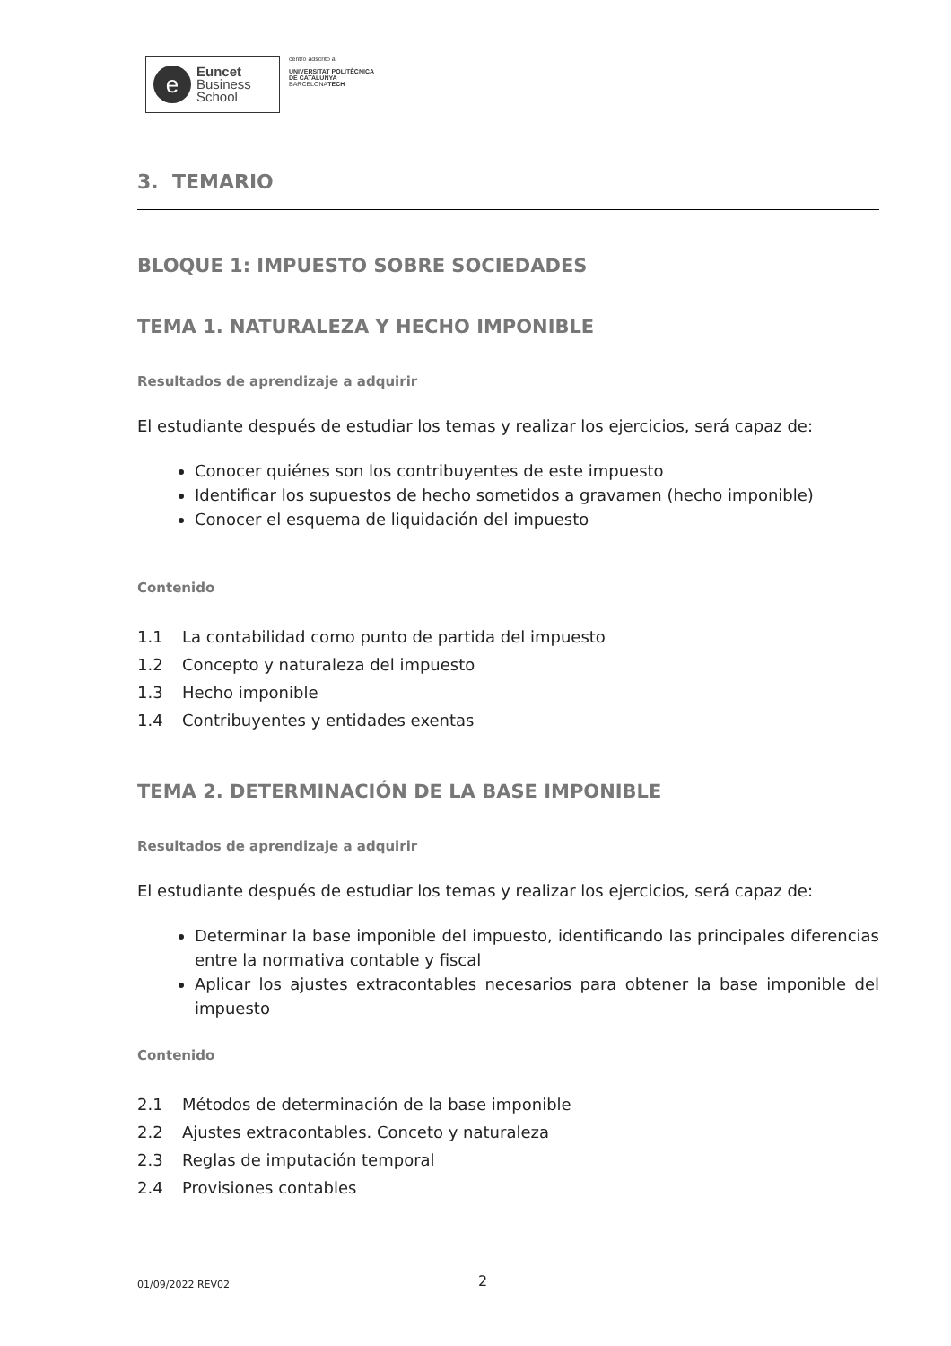e
Euncet
Business
School
centro adscrito a:
UNIVERSITAT POLITÈCNICA
DE CATALUNYA
BARCELONATECH
3. TEMARIO
BLOQUE 1: IMPUESTO SOBRE SOCIEDADES
TEMA 1. NATURALEZA Y HECHO IMPONIBLE
Resultados de aprendizaje a adquirir
El estudiante después de estudiar los temas y realizar los ejercicios, será capaz de:
Conocer quiénes son los contribuyentes de este impuesto
Identificar los supuestos de hecho sometidos a gravamen (hecho imponible)
Conocer el esquema de liquidación del impuesto
Contenido
1.1 La contabilidad como punto de partida del impuesto
1.2 Concepto y naturaleza del impuesto
1.3 Hecho imponible
1.4 Contribuyentes y entidades exentas
TEMA 2. DETERMINACIÓN DE LA BASE IMPONIBLE
Resultados de aprendizaje a adquirir
El estudiante después de estudiar los temas y realizar los ejercicios, será capaz de:
Determinar la base imponible del impuesto, identificando las principales diferencias entre la normativa contable y fiscal
Aplicar los ajustes extracontables necesarios para obtener la base imponible del impuesto
Contenido
2.1 Métodos de determinación de la base imponible
2.2 Ajustes extracontables. Conceto y naturaleza
2.3 Reglas de imputación temporal
2.4 Provisiones contables
01/09/2022 REV02 2